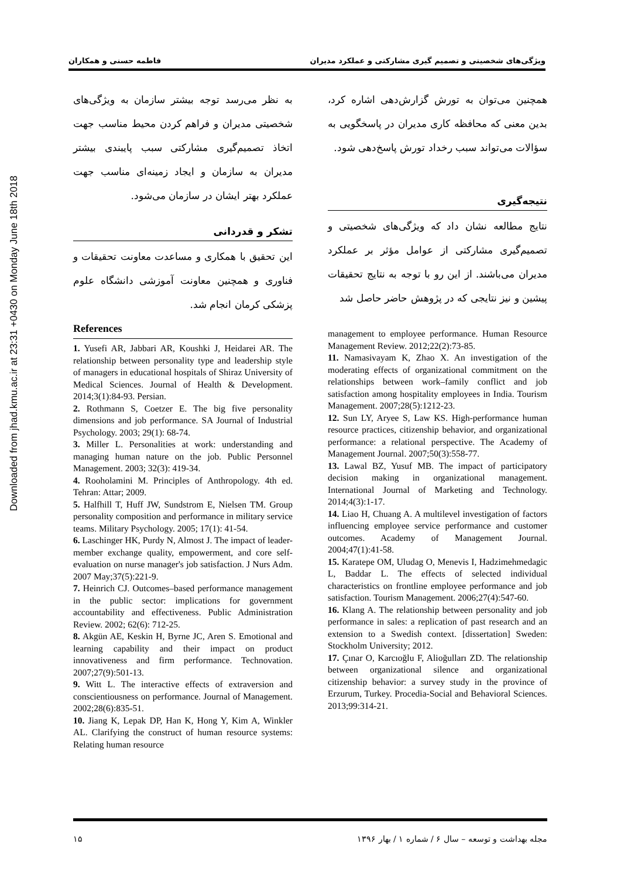Downloaded from jhad.kmu.ac.ir at 23:31 +0430 on Monday June 18th 2018
ویژگی‌های شخصیتی و تصمیم گیری مشارکتی و عملکرد مدیران فاطمه حسنی و همکاران
همچنین می‌توان به تورش گزارش‌دهی اشاره کرد، بدین معنی که محافظه کاری مدیران در پاسخگویی به سؤالات می‌تواند سبب رخداد تورش پاسخ‌دهی شود.
نتیجه‌گیری
نتایج مطالعه نشان داد که ویژگی‌های شخصیتی و تصمیم‌گیری مشارکتی از عوامل مؤثر بر عملکرد مدیران می‌باشند. از این رو با توجه به نتایج تحقیقات پیشین و نیز نتایجی که در پژوهش حاضر حاصل شد
management to employee performance. Human Resource Management Review. 2012;22(2):73-85.
11. Namasivayam K, Zhao X. An investigation of the moderating effects of organizational commitment on the relationships between work–family conflict and job satisfaction among hospitality employees in India. Tourism Management. 2007;28(5):1212-23.
12. Sun LY, Aryee S, Law KS. High-performance human resource practices, citizenship behavior, and organizational performance: a relational perspective. The Academy of Management Journal. 2007;50(3):558-77.
13. Lawal BZ, Yusuf MB. The impact of participatory decision making in organizational management. International Journal of Marketing and Technology. 2014;4(3):1-17.
14. Liao H, Chuang A. A multilevel investigation of factors influencing employee service performance and customer outcomes. Academy of Management Journal. 2004;47(1):41-58.
15. Karatepe OM, Uludag O, Menevis I, Hadzimehmedagic L, Baddar L. The effects of selected individual characteristics on frontline employee performance and job satisfaction. Tourism Management. 2006;27(4):547-60.
16. Klang A. The relationship between personality and job performance in sales: a replication of past research and an extension to a Swedish context. [dissertation] Sweden: Stockholm University; 2012.
17. Çınar O, Karcıoğlu F, Alioğulları ZD. The relationship between organizational silence and organizational citizenship behavior: a survey study in the province of Erzurum, Turkey. Procedia-Social and Behavioral Sciences. 2013;99:314-21.
به نظر می‌رسد توجه بیشتر سازمان به ویژگی‌های شخصیتی مدیران و فراهم کردن محیط مناسب جهت اتخاذ تصمیم‌گیری مشارکتی سبب پایبندی بیشتر مدیران به سازمان و ایجاد زمینه‌ای مناسب جهت عملکرد بهتر ایشان در سازمان می‌شود.
تشکر و قدردانی
این تحقیق با همکاری و مساعدت معاونت تحقیقات و فناوری و همچنین معاونت آموزشی دانشگاه علوم پزشکی کرمان انجام شد.
References
1. Yusefi AR, Jabbari AR, Koushki J, Heidarei AR. The relationship between personality type and leadership style of managers in educational hospitals of Shiraz University of Medical Sciences. Journal of Health & Development. 2014;3(1):84-93. Persian.
2. Rothmann S, Coetzer E. The big five personality dimensions and job performance. SA Journal of Industrial Psychology. 2003; 29(1): 68-74.
3. Miller L. Personalities at work: understanding and managing human nature on the job. Public Personnel Management. 2003; 32(3): 419-34.
4. Rooholamini M. Principles of Anthropology. 4th ed. Tehran: Attar; 2009.
5. Halfhill T, Huff JW, Sundstrom E, Nielsen TM. Group personality composition and performance in military service teams. Military Psychology. 2005; 17(1): 41-54.
6. Laschinger HK, Purdy N, Almost J. The impact of leader-member exchange quality, empowerment, and core self-evaluation on nurse manager's job satisfaction. J Nurs Adm. 2007 May;37(5):221-9.
7. Heinrich CJ. Outcomes–based performance management in the public sector: implications for government accountability and effectiveness. Public Administration Review. 2002; 62(6): 712-25.
8. Akgün AE, Keskin H, Byrne JC, Aren S. Emotional and learning capability and their impact on product innovativeness and firm performance. Technovation. 2007;27(9):501-13.
9. Witt L. The interactive effects of extraversion and conscientiousness on performance. Journal of Management. 2002;28(6):835-51.
10. Jiang K, Lepak DP, Han K, Hong Y, Kim A, Winkler AL. Clarifying the construct of human resource systems: Relating human resource
مجله بهداشت و توسعه – سال ۶ / شماره ۱ / بهار ۱۳۹۶ ۱۵